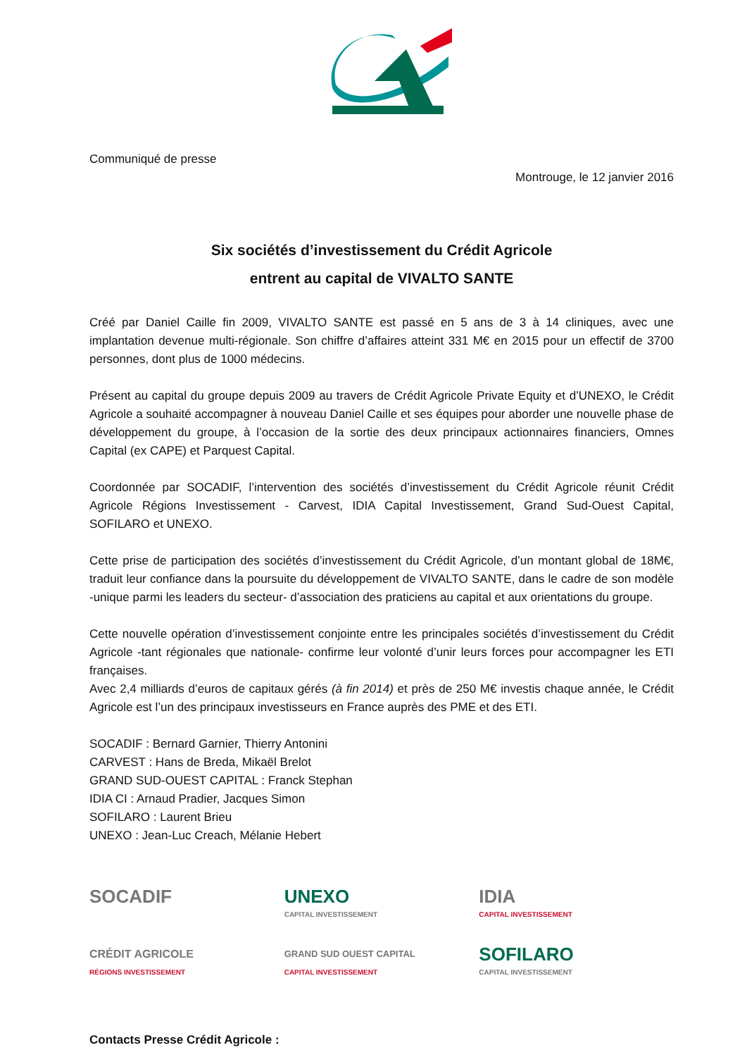Communiqué de presse
Montrouge, le 12 janvier 2016
Six sociétés d’investissement du Crédit Agricole
entrent au capital de VIVALTO SANTE
Créé par Daniel Caille fin 2009, VIVALTO SANTE est passé en 5 ans de 3 à 14 cliniques, avec une implantation devenue multi-régionale. Son chiffre d’affaires atteint 331 M€ en 2015 pour un effectif de 3700 personnes, dont plus de 1000 médecins.
Présent au capital du groupe depuis 2009 au travers de Crédit Agricole Private Equity et d’UNEXO, le Crédit Agricole a souhaité accompagner à nouveau Daniel Caille et ses équipes pour aborder une nouvelle phase de développement du groupe, à l’occasion de la sortie des deux principaux actionnaires financiers, Omnes Capital (ex CAPE) et Parquest Capital.
Coordonnée par SOCADIF, l’intervention des sociétés d’investissement du Crédit Agricole réunit Crédit Agricole Régions Investissement - Carvest, IDIA Capital Investissement, Grand Sud-Ouest Capital, SOFILARO et UNEXO.
Cette prise de participation des sociétés d’investissement du Crédit Agricole, d’un montant global de 18M€, traduit leur confiance dans la poursuite du développement de VIVALTO SANTE, dans le cadre de son modèle -unique parmi les leaders du secteur- d’association des praticiens au capital et aux orientations du groupe.
Cette nouvelle opération d’investissement conjointe entre les principales sociétés d’investissement du Crédit Agricole -tant régionales que nationale- confirme leur volonté d’unir leurs forces pour accompagner les ETI françaises.
Avec 2,4 milliards d’euros de capitaux gérés (à fin 2014) et près de 250 M€ investis chaque année, le Crédit Agricole est l’un des principaux investisseurs en France auprès des PME et des ETI.
SOCADIF : Bernard Garnier, Thierry Antonini
CARVEST : Hans de Breda, Mikaël Brelot
GRAND SUD-OUEST CAPITAL : Franck Stephan
IDIA CI : Arnaud Pradier, Jacques Simon
SOFILARO : Laurent Brieu
UNEXO : Jean-Luc Creach, Mélanie Hebert
SOCADIF
UNEXO
CAPITAL INVESTISSEMENT
IDIA
CAPITAL INVESTISSEMENT
CRÉDIT AGRICOLE
RÉGIONS INVESTISSEMENT
GRAND SUD OUEST CAPITAL
CAPITAL INVESTISSEMENT
SOFILARO
CAPITAL INVESTISSEMENT
Contacts Presse Crédit Agricole :